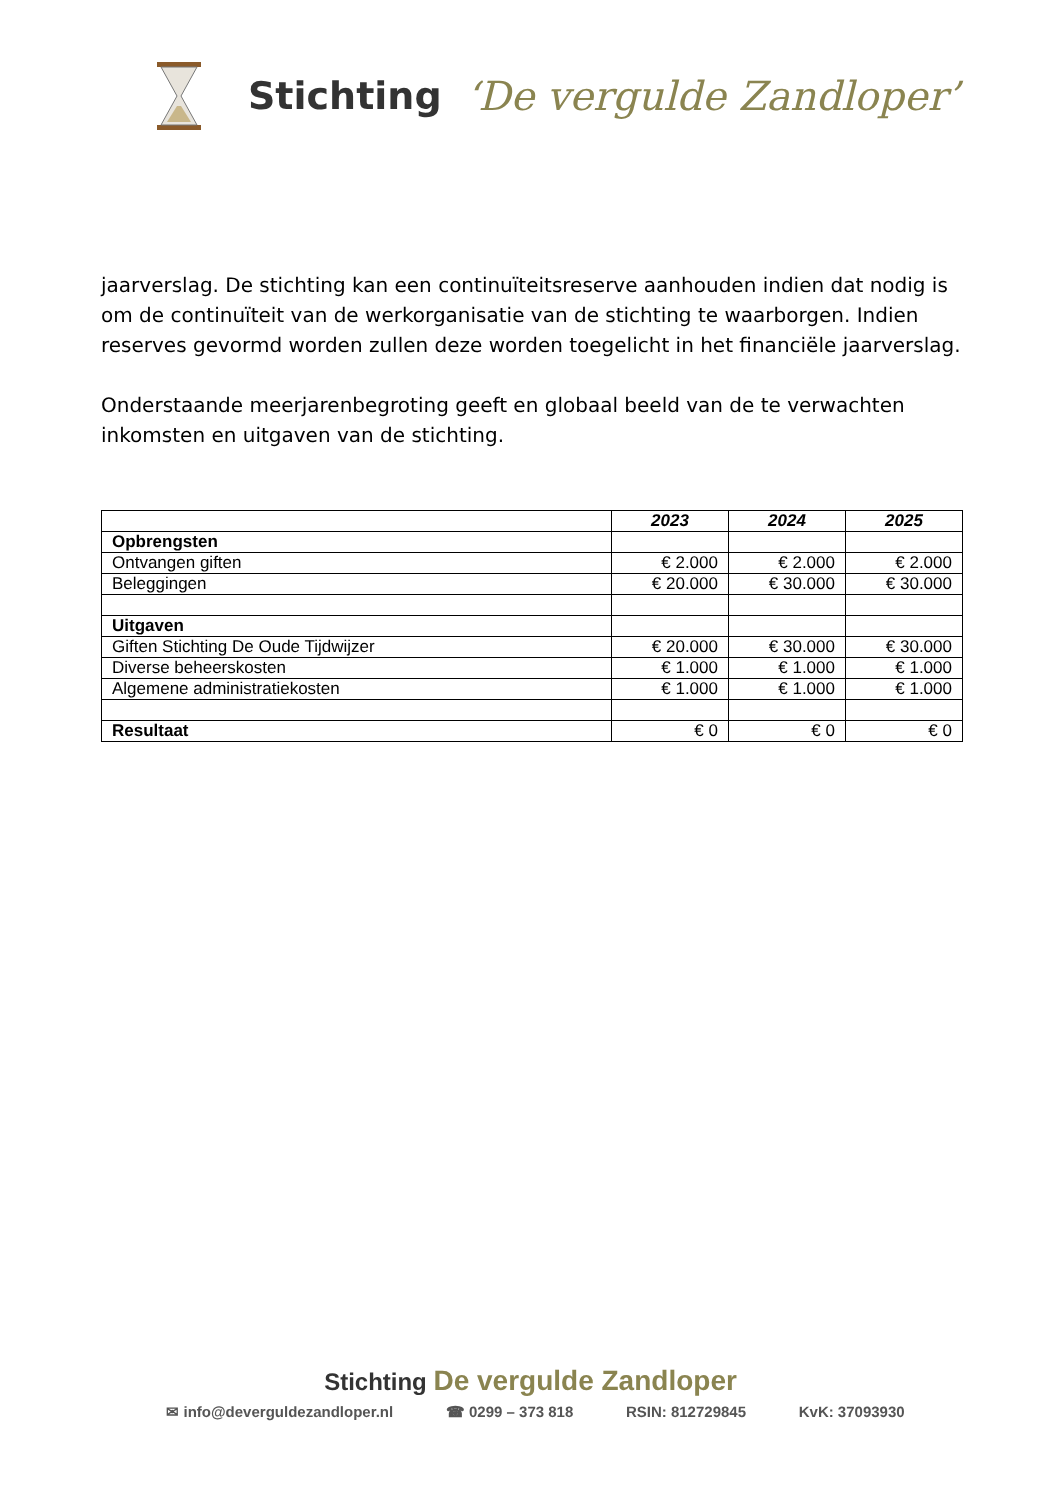Stichting ‘De vergulde Zandloper’
jaarverslag. De stichting kan een continuïteitsreserve aanhouden indien dat nodig is om de continuïteit van de werkorganisatie van de stichting te waarborgen. Indien reserves gevormd worden zullen deze worden toegelicht in het financiële jaarverslag.
Onderstaande meerjarenbegroting geeft en globaal beeld van de te verwachten inkomsten en uitgaven van de stichting.
| | 2023 | 2024 | 2025 |
| Opbrengsten | | | |
| Ontvangen giften | € 2.000 | € 2.000 | € 2.000 |
| Beleggingen | € 20.000 | € 30.000 | € 30.000 |
| Uitgaven | | | |
| Giften Stichting De Oude Tijdwijzer | € 20.000 | € 30.000 | € 30.000 |
| Diverse beheerskosten | € 1.000 | € 1.000 | € 1.000 |
| Algemene administratiekosten | € 1.000 | € 1.000 | € 1.000 |
| Resultaat | € 0 | € 0 | € 0 |
Stichting De vergulde Zandloper
✉ info@deverguldezandloper.nl ☎ 0299 – 373 818 RSIN: 812729845 KvK: 37093930